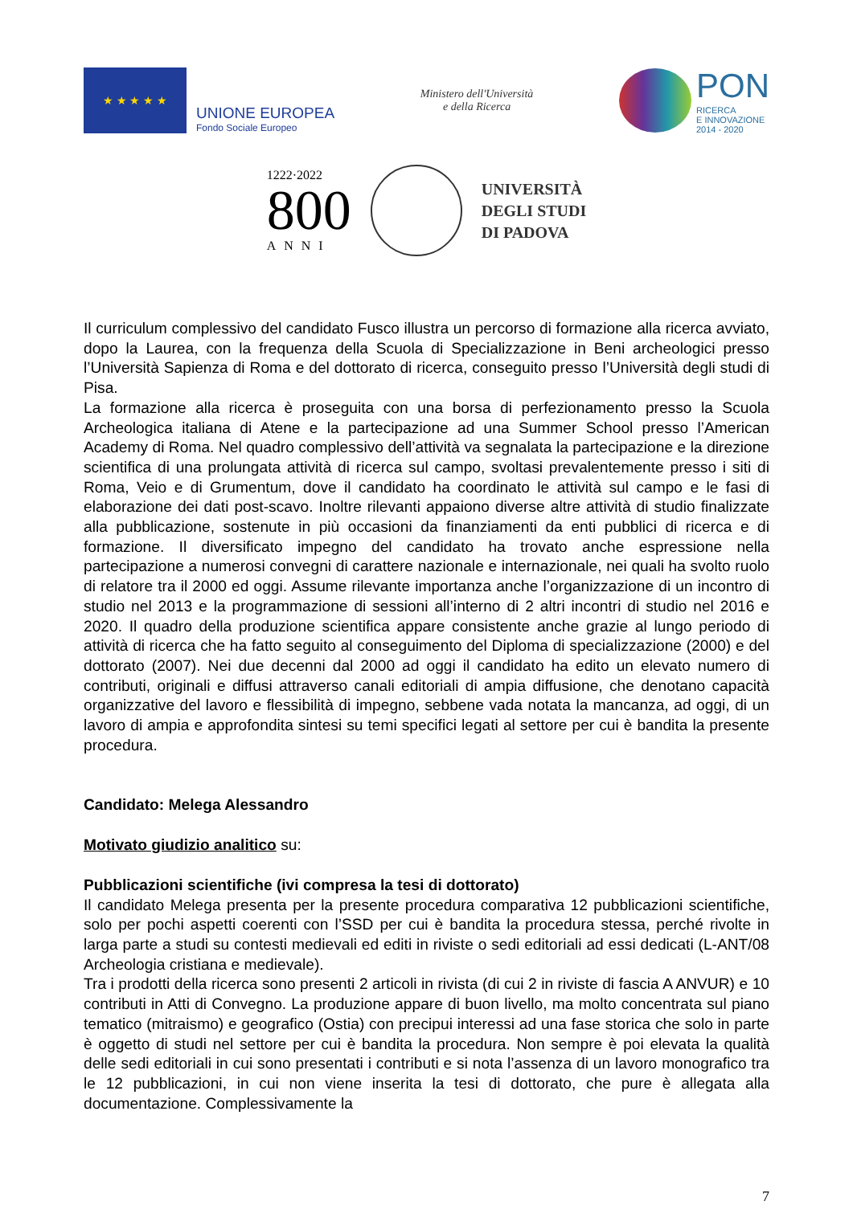★ ★ ★ ★ ★
UNIONE EUROPEA
Fondo Sociale Europeo
Ministero dell'Università
e della Ricerca
PON
RICERCA
E INNOVAZIONE
2014 - 2020
1222·2022
800
ANNI
UNIVERSITÀ
DEGLI STUDI
DI PADOVA
Il curriculum complessivo del candidato Fusco illustra un percorso di formazione alla ricerca avviato, dopo la Laurea, con la frequenza della Scuola di Specializzazione in Beni archeologici presso l’Università Sapienza di Roma e del dottorato di ricerca, conseguito presso l’Università degli studi di Pisa.
La formazione alla ricerca è proseguita con una borsa di perfezionamento presso la Scuola Archeologica italiana di Atene e la partecipazione ad una Summer School presso l’American Academy di Roma. Nel quadro complessivo dell’attività va segnalata la partecipazione e la direzione scientifica di una prolungata attività di ricerca sul campo, svoltasi prevalentemente presso i siti di Roma, Veio e di Grumentum, dove il candidato ha coordinato le attività sul campo e le fasi di elaborazione dei dati post-scavo. Inoltre rilevanti appaiono diverse altre attività di studio finalizzate alla pubblicazione, sostenute in più occasioni da finanziamenti da enti pubblici di ricerca e di formazione. Il diversificato impegno del candidato ha trovato anche espressione nella partecipazione a numerosi convegni di carattere nazionale e internazionale, nei quali ha svolto ruolo di relatore tra il 2000 ed oggi. Assume rilevante importanza anche l’organizzazione di un incontro di studio nel 2013 e la programmazione di sessioni all’interno di 2 altri incontri di studio nel 2016 e 2020. Il quadro della produzione scientifica appare consistente anche grazie al lungo periodo di attività di ricerca che ha fatto seguito al conseguimento del Diploma di specializzazione (2000) e del dottorato (2007). Nei due decenni dal 2000 ad oggi il candidato ha edito un elevato numero di contributi, originali e diffusi attraverso canali editoriali di ampia diffusione, che denotano capacità organizzative del lavoro e flessibilità di impegno, sebbene vada notata la mancanza, ad oggi, di un lavoro di ampia e approfondita sintesi su temi specifici legati al settore per cui è bandita la presente procedura.
Candidato: Melega Alessandro
Motivato giudizio analitico su:
Pubblicazioni scientifiche (ivi compresa la tesi di dottorato)
Il candidato Melega presenta per la presente procedura comparativa 12 pubblicazioni scientifiche, solo per pochi aspetti coerenti con l’SSD per cui è bandita la procedura stessa, perché rivolte in larga parte a studi su contesti medievali ed editi in riviste o sedi editoriali ad essi dedicati (L-ANT/08 Archeologia cristiana e medievale).
Tra i prodotti della ricerca sono presenti 2 articoli in rivista (di cui 2 in riviste di fascia A ANVUR) e 10 contributi in Atti di Convegno. La produzione appare di buon livello, ma molto concentrata sul piano tematico (mitraismo) e geografico (Ostia) con precipui interessi ad una fase storica che solo in parte è oggetto di studi nel settore per cui è bandita la procedura. Non sempre è poi elevata la qualità delle sedi editoriali in cui sono presentati i contributi e si nota l’assenza di un lavoro monografico tra le 12 pubblicazioni, in cui non viene inserita la tesi di dottorato, che pure è allegata alla documentazione. Complessivamente la
7